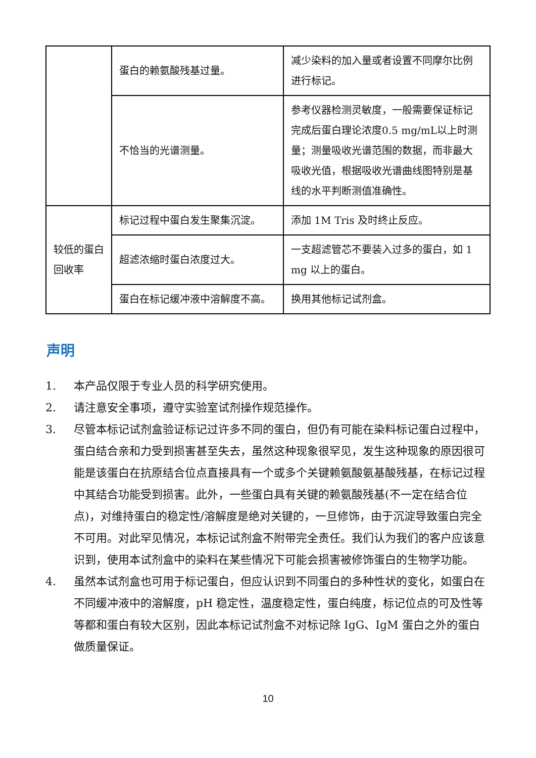| | 蛋白的赖氨酸残基过量。 | 减少染料的加入量或者设置不同摩尔比例进行标记。 |
| | 不恰当的光谱测量。 | 参考仪器检测灵敏度，一般需要保证标记完成后蛋白理论浓度0.5 mg/mL以上时测量；测量吸收光谱范围的数据，而非最大吸收光值，根据吸收光谱曲线图特别是基线的水平判断测值准确性。 |
| 较低的蛋白回收率 | 标记过程中蛋白发生聚集沉淀。 | 添加 1M Tris 及时终止反应。 |
| | 超滤浓缩时蛋白浓度过大。 | 一支超滤管芯不要装入过多的蛋白，如 1 mg 以上的蛋白。 |
| | 蛋白在标记缓冲液中溶解度不高。 | 换用其他标记试剂盒。 |
声明
1. 本产品仅限于专业人员的科学研究使用。
2. 请注意安全事项，遵守实验室试剂操作规范操作。
3. 尽管本标记试剂盒验证标记过许多不同的蛋白，但仍有可能在染料标记蛋白过程中，蛋白结合亲和力受到损害甚至失去，虽然这种现象很罕见，发生这种现象的原因很可能是该蛋白在抗原结合位点直接具有一个或多个关键赖氨酸氨基酸残基，在标记过程中其结合功能受到损害。此外，一些蛋白具有关键的赖氨酸残基(不一定在结合位点)，对维持蛋白的稳定性/溶解度是绝对关键的，一旦修饰，由于沉淀导致蛋白完全不可用。对此罕见情况，本标记试剂盒不附带完全责任。我们认为我们的客户应该意识到，使用本试剂盒中的染料在某些情况下可能会损害被修饰蛋白的生物学功能。
4. 虽然本试剂盒也可用于标记蛋白，但应认识到不同蛋白的多种性状的变化，如蛋白在不同缓冲液中的溶解度，pH 稳定性，温度稳定性，蛋白纯度，标记位点的可及性等等都和蛋白有较大区别，因此本标记试剂盒不对标记除 IgG、IgM 蛋白之外的蛋白做质量保证。
10